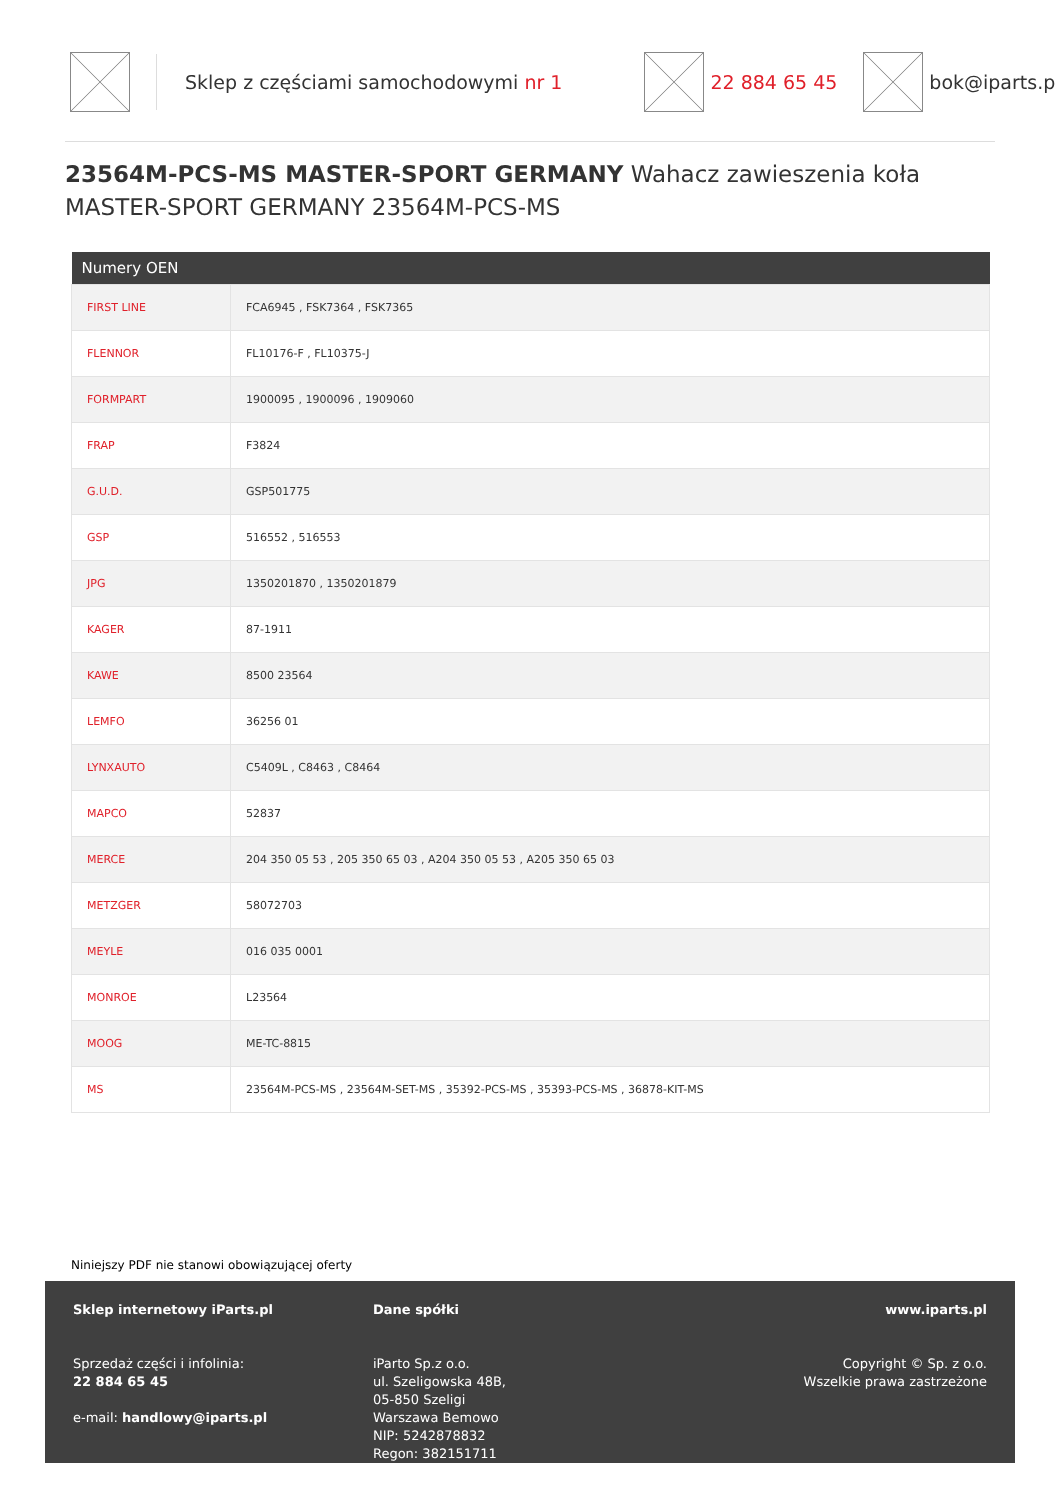Sklep z częściami samochodowymi nr 1
22 884 65 45 bok@iparts.p
23564M-PCS-MS MASTER-SPORT GERMANY Wahacz zawieszenia koła MASTER-SPORT GERMANY 23564M-PCS-MS
| Numery OEN | |
| --- | --- |
| FIRST LINE | FCA6945 , FSK7364 , FSK7365 |
| FLENNOR | FL10176-F , FL10375-J |
| FORMPART | 1900095 , 1900096 , 1909060 |
| FRAP | F3824 |
| G.U.D. | GSP501775 |
| GSP | 516552 , 516553 |
| JPG | 1350201870 , 1350201879 |
| KAGER | 87-1911 |
| KAWE | 8500 23564 |
| LEMFO | 36256 01 |
| LYNXAUTO | C5409L , C8463 , C8464 |
| MAPCO | 52837 |
| MERCE | 204 350 05 53 , 205 350 65 03 , A204 350 05 53 , A205 350 65 03 |
| METZGER | 58072703 |
| MEYLE | 016 035 0001 |
| MONROE | L23564 |
| MOOG | ME-TC-8815 |
| MS | 23564M-PCS-MS , 23564M-SET-MS , 35392-PCS-MS , 35393-PCS-MS , 36878-KIT-MS |
Niniejszy PDF nie stanowi obowiązującej oferty
Sklep internetowy iParts.pl
Sprzedaż części i infolinia:
22 884 65 45
e-mail: handlowy@iparts.pl
Dane spółki
iParto Sp.z o.o.
ul. Szeligowska 48B,
05-850 Szeligi
Warszawa Bemowo
NIP: 5242878832
Regon: 382151711
www.iparts.pl
Copyright © Sp. z o.o.
Wszelkie prawa zastrzeżone